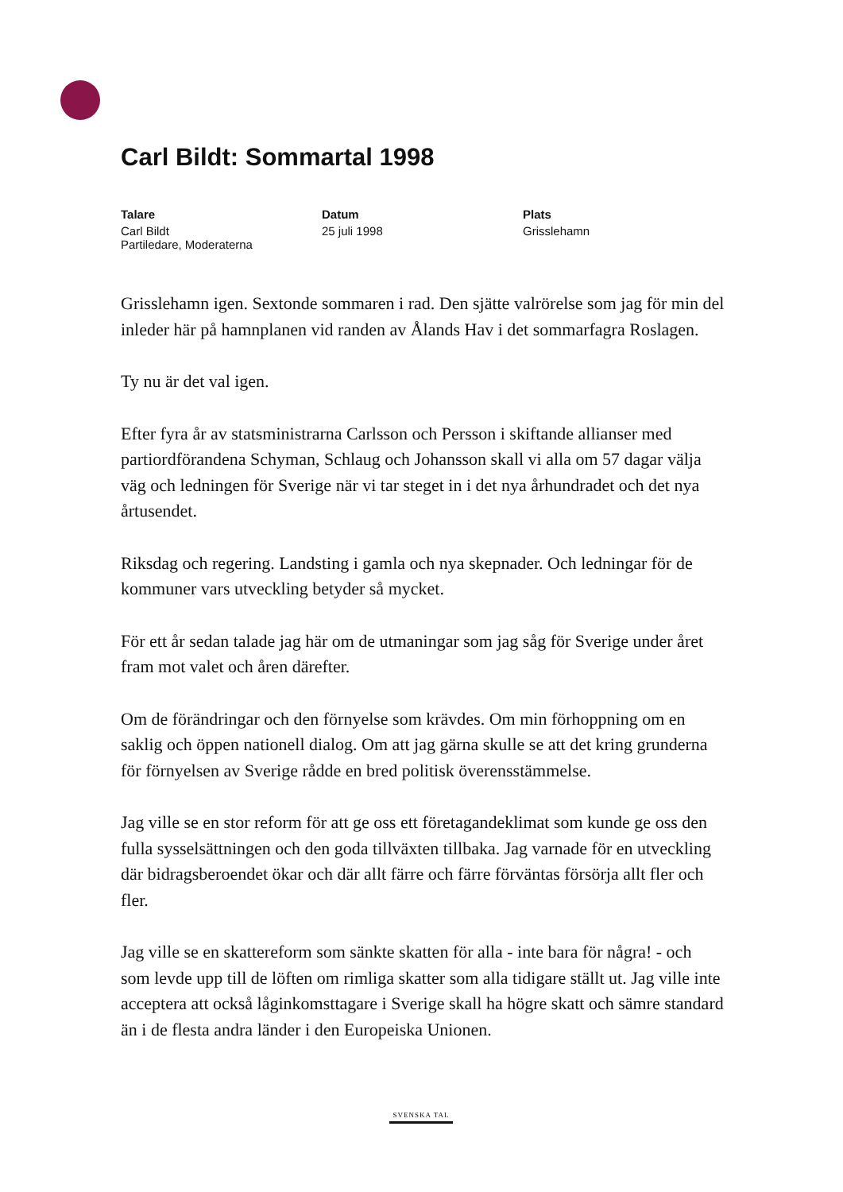Carl Bildt: Sommartal 1998
Talare
Carl Bildt
Partiledare, Moderaterna
Datum
25 juli 1998
Plats
Grisslehamn
Grisslehamn igen. Sextonde sommaren i rad. Den sjätte valrörelse som jag för min del inleder här på hamnplanen vid randen av Ålands Hav i det sommarfagra Roslagen.
Ty nu är det val igen.
Efter fyra år av statsministrarna Carlsson och Persson i skiftande allianser med partiordförandena Schyman, Schlaug och Johansson skall vi alla om 57 dagar välja väg och ledningen för Sverige när vi tar steget in i det nya århundradet och det nya årtusendet.
Riksdag och regering. Landsting i gamla och nya skepnader. Och ledningar för de kommuner vars utveckling betyder så mycket.
För ett år sedan talade jag här om de utmaningar som jag såg för Sverige under året fram mot valet och åren därefter.
Om de förändringar och den förnyelse som krävdes. Om min förhoppning om en saklig och öppen nationell dialog. Om att jag gärna skulle se att det kring grunderna för förnyelsen av Sverige rådde en bred politisk överensstämmelse.
Jag ville se en stor reform för att ge oss ett företagandeklimat som kunde ge oss den fulla sysselsättningen och den goda tillväxten tillbaka. Jag varnade för en utveckling där bidragsberoendet ökar och där allt färre och färre förväntas försörja allt fler och fler.
Jag ville se en skattereform som sänkte skatten för alla - inte bara för några! - och som levde upp till de löften om rimliga skatter som alla tidigare ställt ut. Jag ville inte acceptera att också låginkomsttagare i Sverige skall ha högre skatt och sämre standard än i de flesta andra länder i den Europeiska Unionen.
SVENSKA TAL